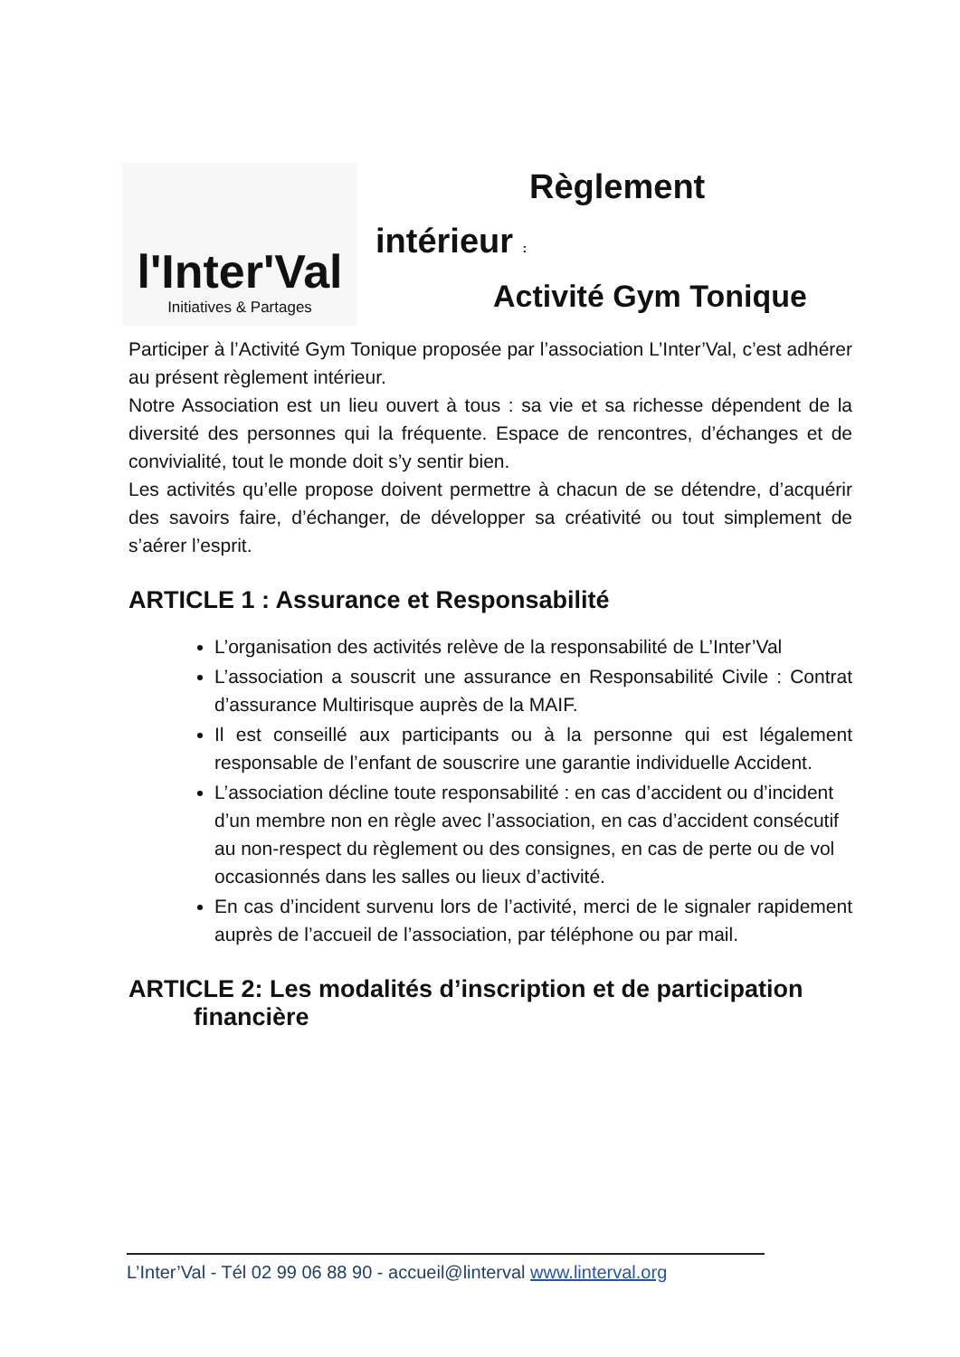l'Inter'Val
Initiatives & Partages
Règlement
intérieur :
Activité Gym Tonique
Participer à l’Activité Gym Tonique proposée par l’association L’Inter’Val, c’est adhérer au présent règlement intérieur.
Notre Association est un lieu ouvert à tous : sa vie et sa richesse dépendent de la diversité des personnes qui la fréquente. Espace de rencontres, d’échanges et de convivialité, tout le monde doit s’y sentir bien.
Les activités qu’elle propose doivent permettre à chacun de se détendre, d’acquérir des savoirs faire, d’échanger, de développer sa créativité ou tout simplement de s’aérer l’esprit.
ARTICLE 1 : Assurance et Responsabilité
L’organisation des activités relève de la responsabilité de L’Inter’Val
L’association a souscrit une assurance en Responsabilité Civile : Contrat d’assurance Multirisque auprès de la MAIF.
Il est conseillé aux participants ou à la personne qui est légalement responsable de l’enfant de souscrire une garantie individuelle Accident.
L’association décline toute responsabilité : en cas d’accident ou d’incident d’un membre non en règle avec l’association, en cas d’accident consécutif au non-respect du règlement ou des consignes, en cas de perte ou de vol occasionnés dans les salles ou lieux d’activité.
En cas d’incident survenu lors de l’activité, merci de le signaler rapidement auprès de l’accueil de l’association, par téléphone ou par mail.
ARTICLE 2: Les modalités d’inscription et de participation
financière
L’Inter’Val - Tél 02 99 06 88 90 - accueil@linterval www.linterval.org